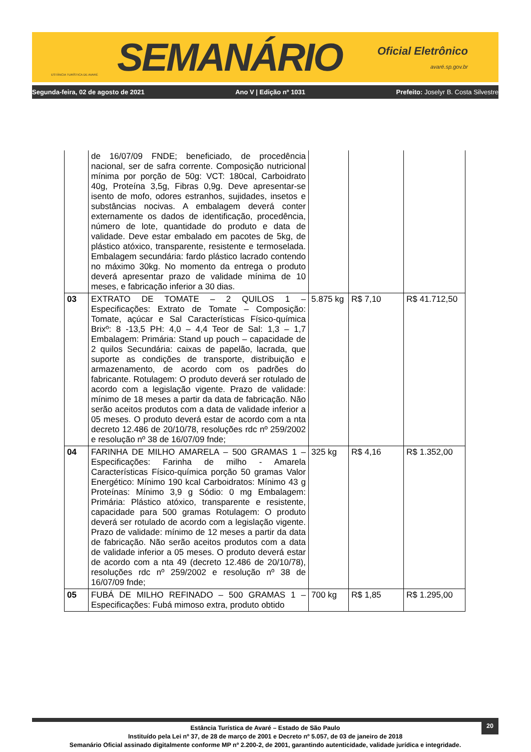ESTÂNCIA TURÍSTICA DE AVARÉ
SEMANÁRIO
Oficial Eletrônico
avaré.sp.gov.br
Segunda-feira, 02 de agosto de 2021 Ano V | Edição nº 1031 Prefeito: Joselyr B. Costa Silvestre
| | de 16/07/09 FNDE; beneficiado, de procedência nacional, ser de safra corrente. Composição nutricional mínima por porção de 50g: VCT: 180cal, Carboidrato 40g, Proteína 3,5g, Fibras 0,9g. Deve apresentar-se isento de mofo, odores estranhos, sujidades, insetos e substâncias nocivas. A embalagem deverá conter externamente os dados de identificação, procedência, número de lote, quantidade do produto e data de validade. Deve estar embalado em pacotes de 5kg, de plástico atóxico, transparente, resistente e termoselada. Embalagem secundária: fardo plástico lacrado contendo no máximo 30kg. No momento da entrega o produto deverá apresentar prazo de validade mínima de 10 meses, e fabricação inferior a 30 dias. | | | |
| 03 | EXTRATO DE TOMATE – 2 QUILOS 1 – Especificações: Extrato de Tomate – Composição: Tomate, açúcar e Sal Características Físico-química Brixº: 8 -13,5 PH: 4,0 – 4,4 Teor de Sal: 1,3 – 1,7 Embalagem: Primária: Stand up pouch – capacidade de 2 quilos Secundária: caixas de papelão, lacrada, que suporte as condições de transporte, distribuição e armazenamento, de acordo com os padrões do fabricante. Rotulagem: O produto deverá ser rotulado de acordo com a legislação vigente. Prazo de validade: mínimo de 18 meses a partir da data de fabricação. Não serão aceitos produtos com a data de validade inferior a 05 meses. O produto deverá estar de acordo com a nta decreto 12.486 de 20/10/78, resoluções rdc nº 259/2002 e resolução nº 38 de 16/07/09 fnde; | 5.875 kg | R$ 7,10 | R$ 41.712,50 |
| 04 | FARINHA DE MILHO AMARELA – 500 GRAMAS 1 – Especificações: Farinha de milho - Amarela Características Físico-química porção 50 gramas Valor Energético: Mínimo 190 kcal Carboidratos: Mínimo 43 g Proteínas: Mínimo 3,9 g Sódio: 0 mg Embalagem: Primária: Plástico atóxico, transparente e resistente, capacidade para 500 gramas Rotulagem: O produto deverá ser rotulado de acordo com a legislação vigente. Prazo de validade: mínimo de 12 meses a partir da data de fabricação. Não serão aceitos produtos com a data de validade inferior a 05 meses. O produto deverá estar de acordo com a nta 49 (decreto 12.486 de 20/10/78), resoluções rdc nº 259/2002 e resolução nº 38 de 16/07/09 fnde; | 325 kg | R$ 4,16 | R$ 1.352,00 |
| 05 | FUBÁ DE MILHO REFINADO – 500 GRAMAS 1 – Especificações: Fubá mimoso extra, produto obtido | 700 kg | R$ 1,85 | R$ 1.295,00 |
20
Estância Turística de Avaré – Estado de São Paulo
Instituído pela Lei nº 37, de 28 de março de 2001 e Decreto nº 5.057, de 03 de janeiro de 2018
Semanário Oficial assinado digitalmente conforme MP nº 2.200-2, de 2001, garantindo autenticidade, validade jurídica e integridade.